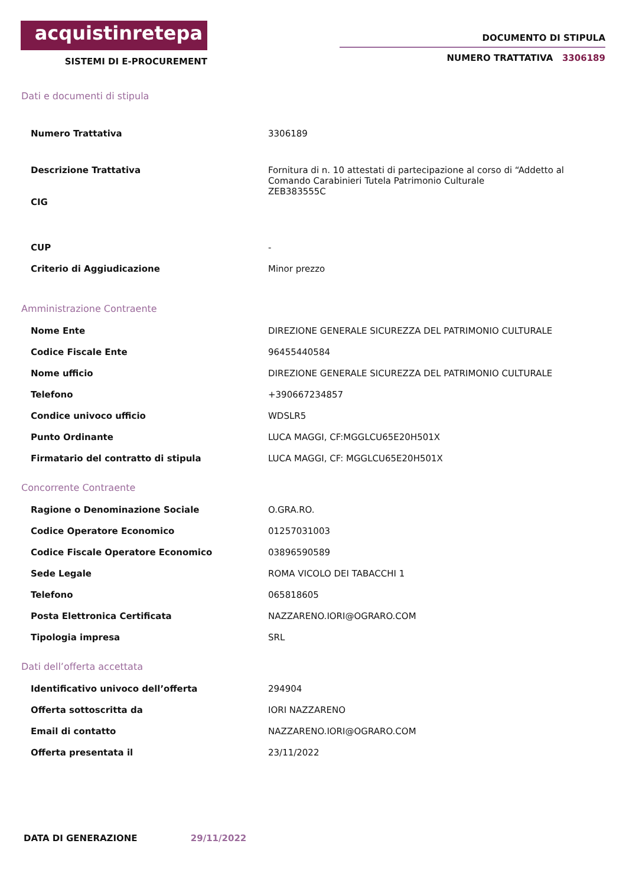acquistinretepa
SISTEMI DI E-PROCUREMENT
DOCUMENTO DI STIPULA
NUMERO TRATTATIVA 3306189
Dati e documenti di stipula
| Numero Trattativa | 3306189 |
| Descrizione Trattativa CIG | Fornitura di n. 10 attestati di partecipazione al corso di “Addetto al Comando Carabinieri Tutela Patrimonio Culturale ZEB383555C |
| CUP | - |
| Criterio di Aggiudicazione | Minor prezzo |
Amministrazione Contraente
| Nome Ente | DIREZIONE GENERALE SICUREZZA DEL PATRIMONIO CULTURALE |
| Codice Fiscale Ente | 96455440584 |
| Nome ufficio | DIREZIONE GENERALE SICUREZZA DEL PATRIMONIO CULTURALE |
| Telefono | +390667234857 |
| Condice univoco ufficio | WDSLR5 |
| Punto Ordinante | LUCA MAGGI, CF:MGGLCU65E20H501X |
| Firmatario del contratto di stipula | LUCA MAGGI, CF: MGGLCU65E20H501X |
Concorrente Contraente
| Ragione o Denominazione Sociale | O.GRA.RO. |
| Codice Operatore Economico | 01257031003 |
| Codice Fiscale Operatore Economico | 03896590589 |
| Sede Legale | ROMA VICOLO DEI TABACCHI 1 |
| Telefono | 065818605 |
| Posta Elettronica Certificata | NAZZARENO.IORI@OGRARO.COM |
| Tipologia impresa | SRL |
Dati dell’offerta accettata
| Identificativo univoco dell’offerta | 294904 |
| Offerta sottoscritta da | IORI NAZZARENO |
| Email di contatto | NAZZARENO.IORI@OGRARO.COM |
| Offerta presentata il | 23/11/2022 |
DATA DI GENERAZIONE 29/11/2022